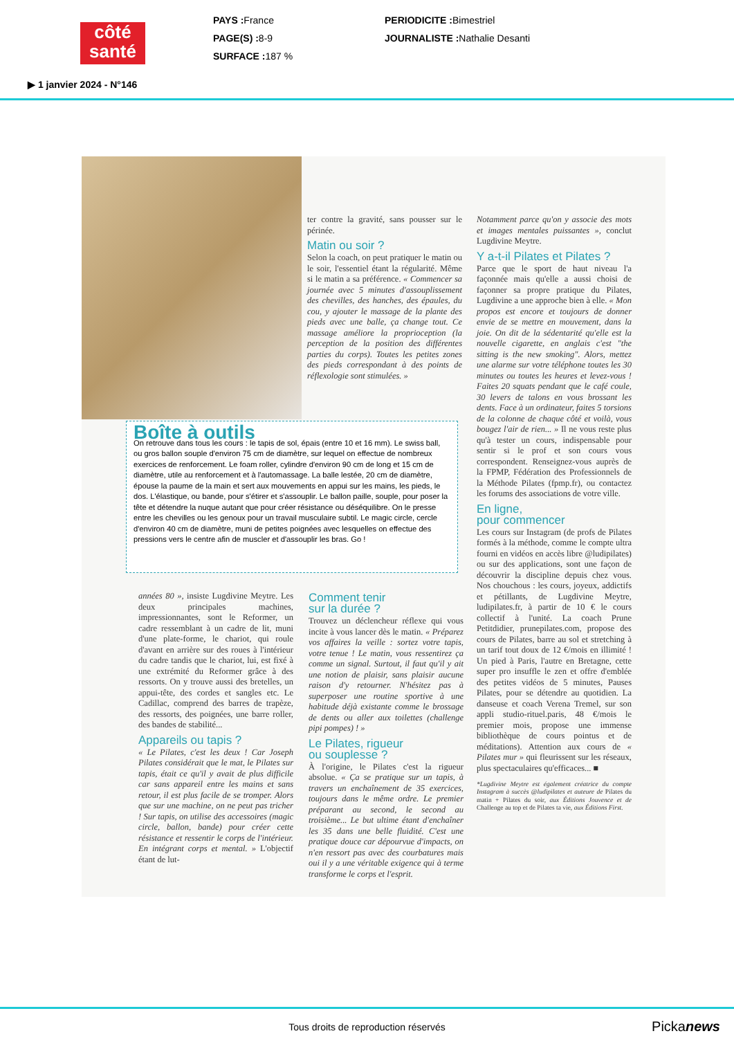côté santé
PAYS : France
PAGE(S) : 8-9
SURFACE : 187 %
PERIODICITE : Bimestriel
JOURNALISTE : Nathalie Desanti
▶ 1 janvier 2024 - N°146
ter contre la gravité, sans pousser sur le périnée.
Matin ou soir ?
Selon la coach, on peut pratiquer le matin ou le soir, l'essentiel étant la régularité. Même si le matin a sa préférence. « Commencer sa journée avec 5 minutes d'assouplissement des chevilles, des hanches, des épaules, du cou, y ajouter le massage de la plante des pieds avec une balle, ça change tout. Ce massage améliore la proprioception (la perception de la position des différentes parties du corps). Toutes les petites zones des pieds correspondant à des points de réflexologie sont stimulées. »
Notamment parce qu'on y associe des mots et images mentales puissantes », conclut Lugdivine Meytre.
Y a-t-il Pilates et Pilates ?
Parce que le sport de haut niveau l'a façonnée mais qu'elle a aussi choisi de façonner sa propre pratique du Pilates, Lugdivine a une approche bien à elle. « Mon propos est encore et toujours de donner envie de se mettre en mouvement, dans la joie. On dit de la sédentarité qu'elle est la nouvelle cigarette, en anglais c'est "the sitting is the new smoking". Alors, mettez une alarme sur votre téléphone toutes les 30 minutes ou toutes les heures et levez-vous ! Faites 20 squats pendant que le café coule, 30 levers de talons en vous brossant les dents. Face à un ordinateur, faites 5 torsions de la colonne de chaque côté et voilà, vous bougez l'air de rien... » Il ne vous reste plus qu'à tester un cours, indispensable pour sentir si le prof et son cours vous correspondent. Renseignez-vous auprès de la FPMP, Fédération des Professionnels de la Méthode Pilates (fpmp.fr), ou contactez les forums des associations de votre ville.
En ligne,
pour commencer
Les cours sur Instagram (de profs de Pilates formés à la méthode, comme le compte ultra fourni en vidéos en accès libre @ludipilates) ou sur des applications, sont une façon de découvrir la discipline depuis chez vous. Nos chouchous : les cours, joyeux, addictifs et pétillants, de Lugdivine Meytre, ludipilates.fr, à partir de 10 € le cours collectif à l'unité. La coach Prune Petitdidier, prunepilates.com, propose des cours de Pilates, barre au sol et stretching à un tarif tout doux de 12 €/mois en illimité ! Un pied à Paris, l'autre en Bretagne, cette super pro insuffle le zen et offre d'emblée des petites vidéos de 5 minutes, Pauses Pilates, pour se détendre au quotidien. La danseuse et coach Verena Tremel, sur son appli studio-rituel.paris, 48 €/mois le premier mois, propose une immense bibliothèque de cours pointus et de méditations). Attention aux cours de « Pilates mur » qui fleurissent sur les réseaux, plus spectaculaires qu'efficaces... ■
*Lugdivine Meytre est également créatrice du compte Instagram à succès @ludipilates et auteure de Pilates du matin + Pilates du soir, aux Éditions Jouvence et de Challenge au top et de Pilates ta vie, aux Éditions First.
Boîte à outils
On retrouve dans tous les cours : le tapis de sol, épais (entre 10 et 16 mm). Le swiss ball, ou gros ballon souple d'environ 75 cm de diamètre, sur lequel on effectue de nombreux exercices de renforcement. Le foam roller, cylindre d'environ 90 cm de long et 15 cm de diamètre, utile au renforcement et à l'automassage. La balle lestée, 20 cm de diamètre, épouse la paume de la main et sert aux mouvements en appui sur les mains, les pieds, le dos. L'élastique, ou bande, pour s'étirer et s'assouplir. Le ballon paille, souple, pour poser la tête et détendre la nuque autant que pour créer résistance ou déséquilibre. On le presse entre les chevilles ou les genoux pour un travail musculaire subtil. Le magic circle, cercle d'environ 40 cm de diamètre, muni de petites poignées avec lesquelles on effectue des pressions vers le centre afin de muscler et d'assouplir les bras. Go !
années 80 », insiste Lugdivine Meytre. Les deux principales machines, impressionnantes, sont le Reformer, un cadre ressemblant à un cadre de lit, muni d'une plate-forme, le chariot, qui roule d'avant en arrière sur des roues à l'intérieur du cadre tandis que le chariot, lui, est fixé à une extrémité du Reformer grâce à des ressorts. On y trouve aussi des bretelles, un appui-tête, des cordes et sangles etc. Le Cadillac, comprend des barres de trapèze, des ressorts, des poignées, une barre roller, des bandes de stabilité...
Appareils ou tapis ?
« Le Pilates, c'est les deux ! Car Joseph Pilates considérait que le mat, le Pilates sur tapis, était ce qu'il y avait de plus difficile car sans appareil entre les mains et sans retour, il est plus facile de se tromper. Alors que sur une machine, on ne peut pas tricher ! Sur tapis, on utilise des accessoires (magic circle, ballon, bande) pour créer cette résistance et ressentir le corps de l'intérieur. En intégrant corps et mental. » L'objectif étant de lut-
Comment tenir
sur la durée ?
Trouvez un déclencheur réflexe qui vous incite à vous lancer dès le matin. « Préparez vos affaires la veille : sortez votre tapis, votre tenue ! Le matin, vous ressentirez ça comme un signal. Surtout, il faut qu'il y ait une notion de plaisir, sans plaisir aucune raison d'y retourner. N'hésitez pas à superposer une routine sportive à une habitude déjà existante comme le brossage de dents ou aller aux toilettes (challenge pipi pompes) ! »
Le Pilates, rigueur
ou souplesse ?
À l'origine, le Pilates c'est la rigueur absolue. « Ça se pratique sur un tapis, à travers un enchaînement de 35 exercices, toujours dans le même ordre. Le premier préparant au second, le second au troisième... Le but ultime étant d'enchaîner les 35 dans une belle fluidité. C'est une pratique douce car dépourvue d'impacts, on n'en ressort pas avec des courbatures mais oui il y a une véritable exigence qui à terme transforme le corps et l'esprit.
Tous droits de reproduction réservés
Pickanews